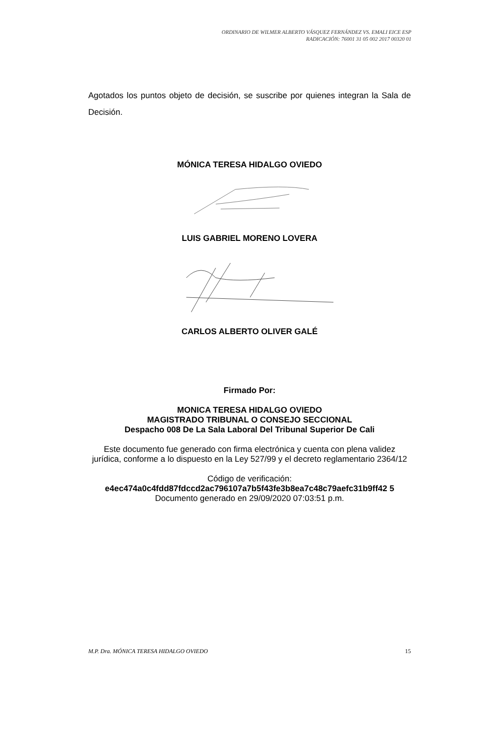ORDINARIO DE WILMER ALBERTO VÁSQUEZ FERNÁNDEZ VS. EMALI EICE ESP
RADICACIÓN: 76001 31 05 002 2017 00320 01
Agotados los puntos objeto de decisión, se suscribe por quienes integran la Sala de Decisión.
MÓNICA TERESA HIDALGO OVIEDO
LUIS GABRIEL MORENO LOVERA
CARLOS ALBERTO OLIVER GALÉ
Firmado Por:
MONICA TERESA HIDALGO OVIEDO
MAGISTRADO TRIBUNAL O CONSEJO SECCIONAL
Despacho 008 De La Sala Laboral Del Tribunal Superior De Cali
Este documento fue generado con firma electrónica y cuenta con plena validez jurídica, conforme a lo dispuesto en la Ley 527/99 y el decreto reglamentario 2364/12
Código de verificación:
e4ec474a0c4fdd87fdccd2ac796107a7b5f43fe3b8ea7c48c79aefc31b9ff42 5
Documento generado en 29/09/2020 07:03:51 p.m.
M.P. Dra. MÓNICA TERESA HIDALGO OVIEDO 15